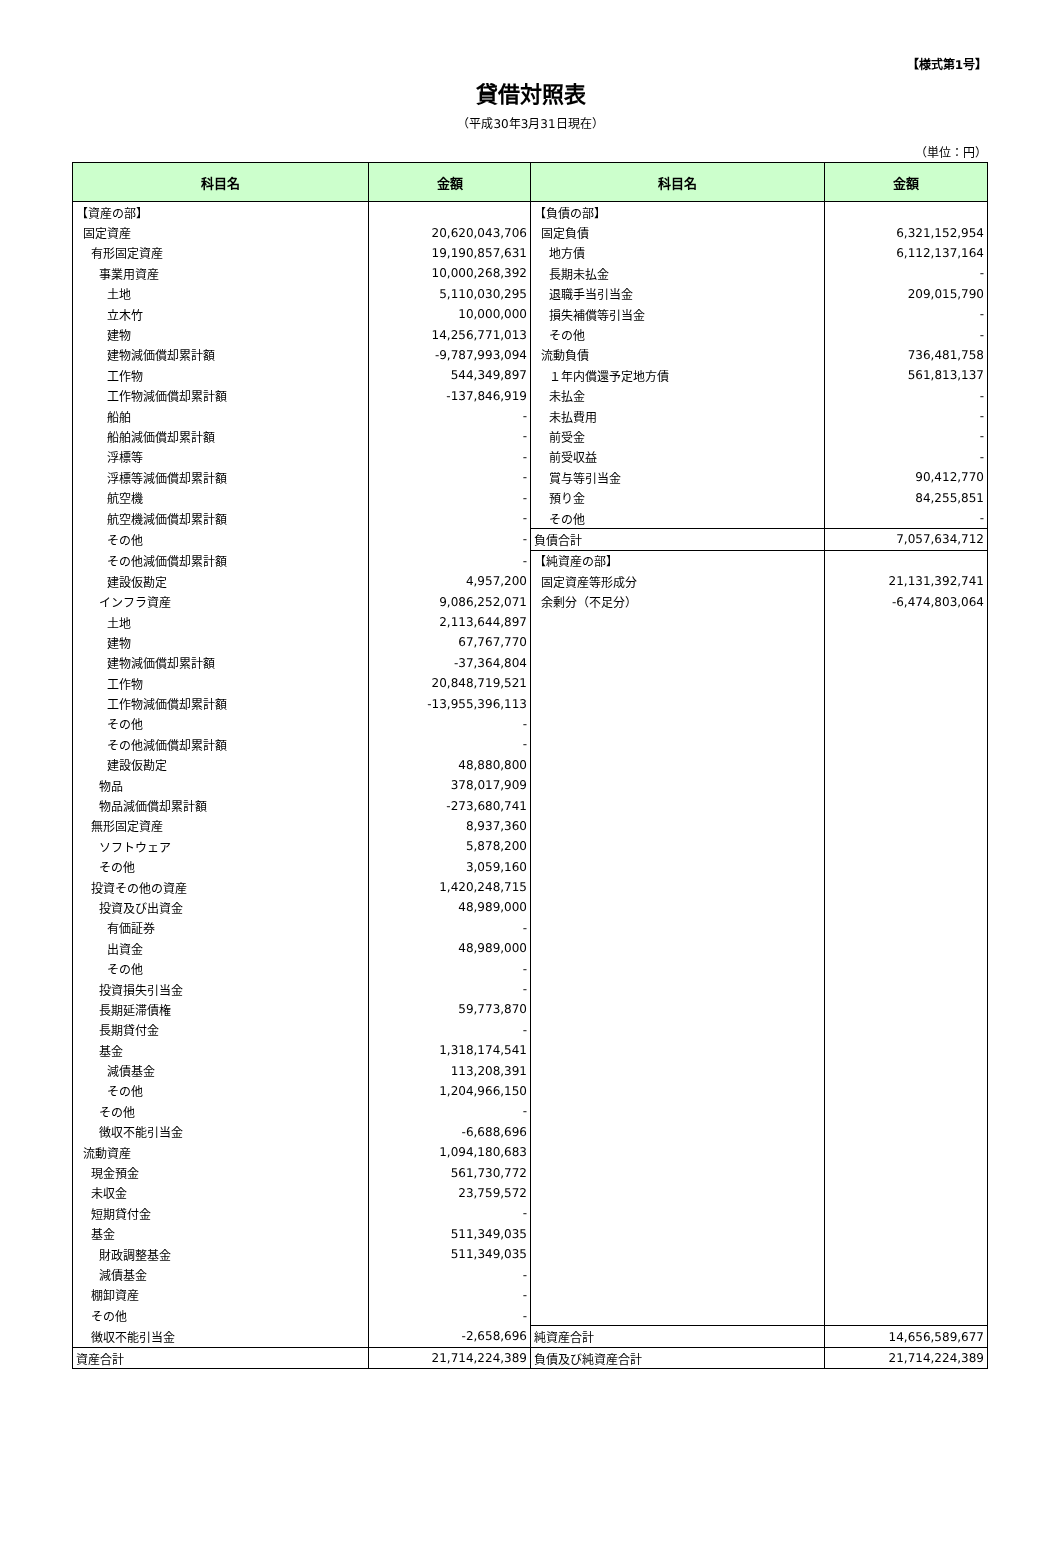【様式第1号】
貸借対照表
（平成30年3月31日現在）
（単位：円）
| 科目名 | 金額 | 科目名 | 金額 |
| --- | --- | --- | --- |
| 【資産の部】 | | 【負債の部】 | |
| 固定資産 | 20,620,043,706 | 固定負債 | 6,321,152,954 |
| 有形固定資産 | 19,190,857,631 | 地方債 | 6,112,137,164 |
| 事業用資産 | 10,000,268,392 | 長期未払金 | - |
| 土地 | 5,110,030,295 | 退職手当引当金 | 209,015,790 |
| 立木竹 | 10,000,000 | 損失補償等引当金 | - |
| 建物 | 14,256,771,013 | その他 | - |
| 建物減価償却累計額 | -9,787,993,094 | 流動負債 | 736,481,758 |
| 工作物 | 544,349,897 | １年内償還予定地方債 | 561,813,137 |
| 工作物減価償却累計額 | -137,846,919 | 未払金 | - |
| 船舶 | - | 未払費用 | - |
| 船舶減価償却累計額 | - | 前受金 | - |
| 浮標等 | - | 前受収益 | - |
| 浮標等減価償却累計額 | - | 賞与等引当金 | 90,412,770 |
| 航空機 | - | 預り金 | 84,255,851 |
| 航空機減価償却累計額 | - | その他 | - |
| その他 | - | 負債合計 | 7,057,634,712 |
| その他減価償却累計額 | - | 【純資産の部】 | |
| 建設仮勘定 | 4,957,200 | 固定資産等形成分 | 21,131,392,741 |
| インフラ資産 | 9,086,252,071 | 余剰分（不足分） | -6,474,803,064 |
| 土地 | 2,113,644,897 | | |
| 建物 | 67,767,770 | | |
| 建物減価償却累計額 | -37,364,804 | | |
| 工作物 | 20,848,719,521 | | |
| 工作物減価償却累計額 | -13,955,396,113 | | |
| その他 | - | | |
| その他減価償却累計額 | - | | |
| 建設仮勘定 | 48,880,800 | | |
| 物品 | 378,017,909 | | |
| 物品減価償却累計額 | -273,680,741 | | |
| 無形固定資産 | 8,937,360 | | |
| ソフトウェア | 5,878,200 | | |
| その他 | 3,059,160 | | |
| 投資その他の資産 | 1,420,248,715 | | |
| 投資及び出資金 | 48,989,000 | | |
| 有価証券 | - | | |
| 出資金 | 48,989,000 | | |
| その他 | - | | |
| 投資損失引当金 | - | | |
| 長期延滞債権 | 59,773,870 | | |
| 長期貸付金 | - | | |
| 基金 | 1,318,174,541 | | |
| 減債基金 | 113,208,391 | | |
| その他 | 1,204,966,150 | | |
| その他 | - | | |
| 徴収不能引当金 | -6,688,696 | | |
| 流動資産 | 1,094,180,683 | | |
| 現金預金 | 561,730,772 | | |
| 未収金 | 23,759,572 | | |
| 短期貸付金 | - | | |
| 基金 | 511,349,035 | | |
| 財政調整基金 | 511,349,035 | | |
| 減債基金 | - | | |
| 棚卸資産 | - | | |
| その他 | - | | |
| 徴収不能引当金 | -2,658,696 | 純資産合計 | 14,656,589,677 |
| 資産合計 | 21,714,224,389 | 負債及び純資産合計 | 21,714,224,389 |